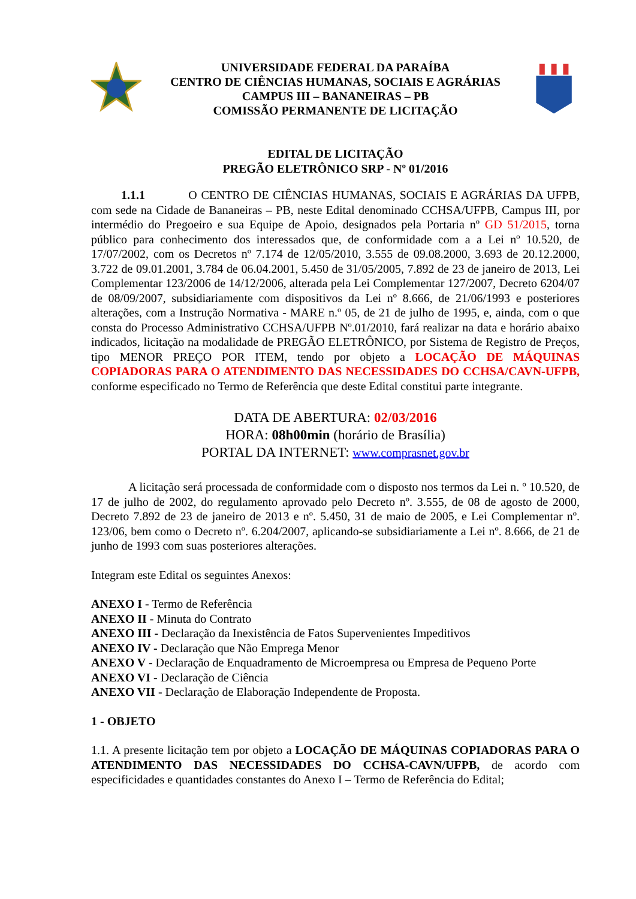UNIVERSIDADE FEDERAL DA PARAÍBA
CENTRO DE CIÊNCIAS HUMANAS, SOCIAIS E AGRÁRIAS
CAMPUS III – BANANEIRAS – PB
COMISSÃO PERMANENTE DE LICITAÇÃO
EDITAL DE LICITAÇÃO
PREGÃO ELETRÔNICO SRP - Nº 01/2016
1.1.1 O CENTRO DE CIÊNCIAS HUMANAS, SOCIAIS E AGRÁRIAS DA UFPB, com sede na Cidade de Bananeiras – PB, neste Edital denominado CCHSA/UFPB, Campus III, por intermédio do Pregoeiro e sua Equipe de Apoio, designados pela Portaria nº GD 51/2015, torna público para conhecimento dos interessados que, de conformidade com a a Lei nº 10.520, de 17/07/2002, com os Decretos nº 7.174 de 12/05/2010, 3.555 de 09.08.2000, 3.693 de 20.12.2000, 3.722 de 09.01.2001, 3.784 de 06.04.2001, 5.450 de 31/05/2005, 7.892 de 23 de janeiro de 2013, Lei Complementar 123/2006 de 14/12/2006, alterada pela Lei Complementar 127/2007, Decreto 6204/07 de 08/09/2007, subsidiariamente com dispositivos da Lei nº 8.666, de 21/06/1993 e posteriores alterações, com a Instrução Normativa - MARE n.º 05, de 21 de julho de 1995, e, ainda, com o que consta do Processo Administrativo CCHSA/UFPB Nº.01/2010, fará realizar na data e horário abaixo indicados, licitação na modalidade de PREGÃO ELETRÔNICO, por Sistema de Registro de Preços, tipo MENOR PREÇO POR ITEM, tendo por objeto a LOCAÇÃO DE MÁQUINAS COPIADORAS PARA O ATENDIMENTO DAS NECESSIDADES DO CCHSA/CAVN-UFPB, conforme especificado no Termo de Referência que deste Edital constitui parte integrante.
DATA DE ABERTURA: 02/03/2016
HORA: 08h00min (horário de Brasília)
PORTAL DA INTERNET: www.comprasnet.gov.br
A licitação será processada de conformidade com o disposto nos termos da Lei n. º 10.520, de 17 de julho de 2002, do regulamento aprovado pelo Decreto nº. 3.555, de 08 de agosto de 2000, Decreto 7.892 de 23 de janeiro de 2013 e nº. 5.450, 31 de maio de 2005, e Lei Complementar nº. 123/06, bem como o Decreto nº. 6.204/2007, aplicando-se subsidiariamente a Lei nº. 8.666, de 21 de junho de 1993 com suas posteriores alterações.
Integram este Edital os seguintes Anexos:
ANEXO I - Termo de Referência
ANEXO II - Minuta do Contrato
ANEXO III - Declaração da Inexistência de Fatos Supervenientes Impeditivos
ANEXO IV - Declaração que Não Emprega Menor
ANEXO V - Declaração de Enquadramento de Microempresa ou Empresa de Pequeno Porte
ANEXO VI - Declaração de Ciência
ANEXO VII - Declaração de Elaboração Independente de Proposta.
1 - OBJETO
1.1. A presente licitação tem por objeto a LOCAÇÃO DE MÁQUINAS COPIADORAS PARA O ATENDIMENTO DAS NECESSIDADES DO CCHSA-CAVN/UFPB, de acordo com especificidades e quantidades constantes do Anexo I – Termo de Referência do Edital;